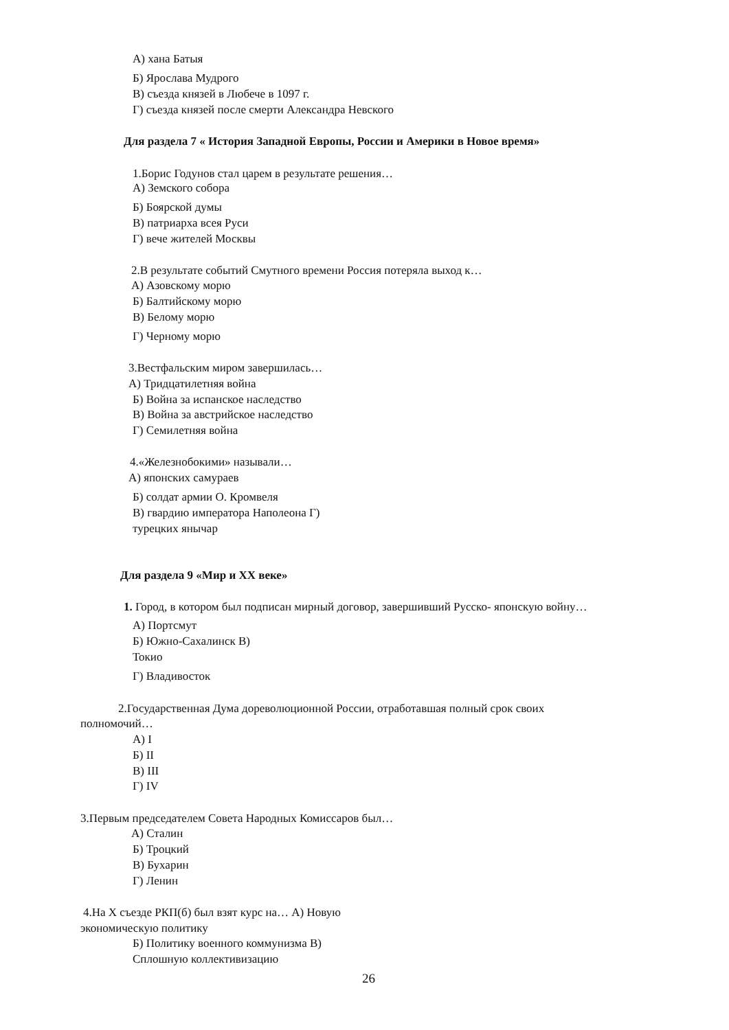А) хана Батыя
Б) Ярослава Мудрого
В) съезда князей в Любече в 1097 г.
Г) съезда князей после смерти Александра Невского
Для раздела 7 « История Западной Европы, России и Америки в Новое время»
1.Борис Годунов стал царем в результате решения…
А) Земского собора
Б) Боярской думы
В) патриарха всея Руси
Г) вече жителей Москвы
2.В результате событий Смутного времени Россия потеряла выход к…
А) Азовскому морю
Б) Балтийскому морю
В) Белому морю
Г) Черному морю
3.Вестфальским миром завершилась…
А) Тридцатилетняя война
Б) Война за испанское наследство
В) Война за австрийское наследство
Г) Семилетняя война
4.«Железнобокими» называли…
А) японских самураев
Б) солдат армии О. Кромвеля
В) гвардию императора Наполеона Г)
турецких янычар
Для раздела 9 «Мир и XX веке»
1. Город, в котором был подписан мирный договор, завершивший Русско- японскую войну…
А) Портсмут
Б) Южно-Сахалинск В)
Токио
Г) Владивосток
2.Государственная Дума дореволюционной России, отработавшая полный срок своих
полномочий…
А) I
Б) II
В) III
Г) IV
3.Первым председателем Совета Народных Комиссаров был…
А) Сталин
Б) Троцкий
В) Бухарин
Г) Ленин
4.На X съезде РКП(б) был взят курс на… А) Новую
экономическую политику
Б) Политику военного коммунизма В)
Сплошную коллективизацию
26